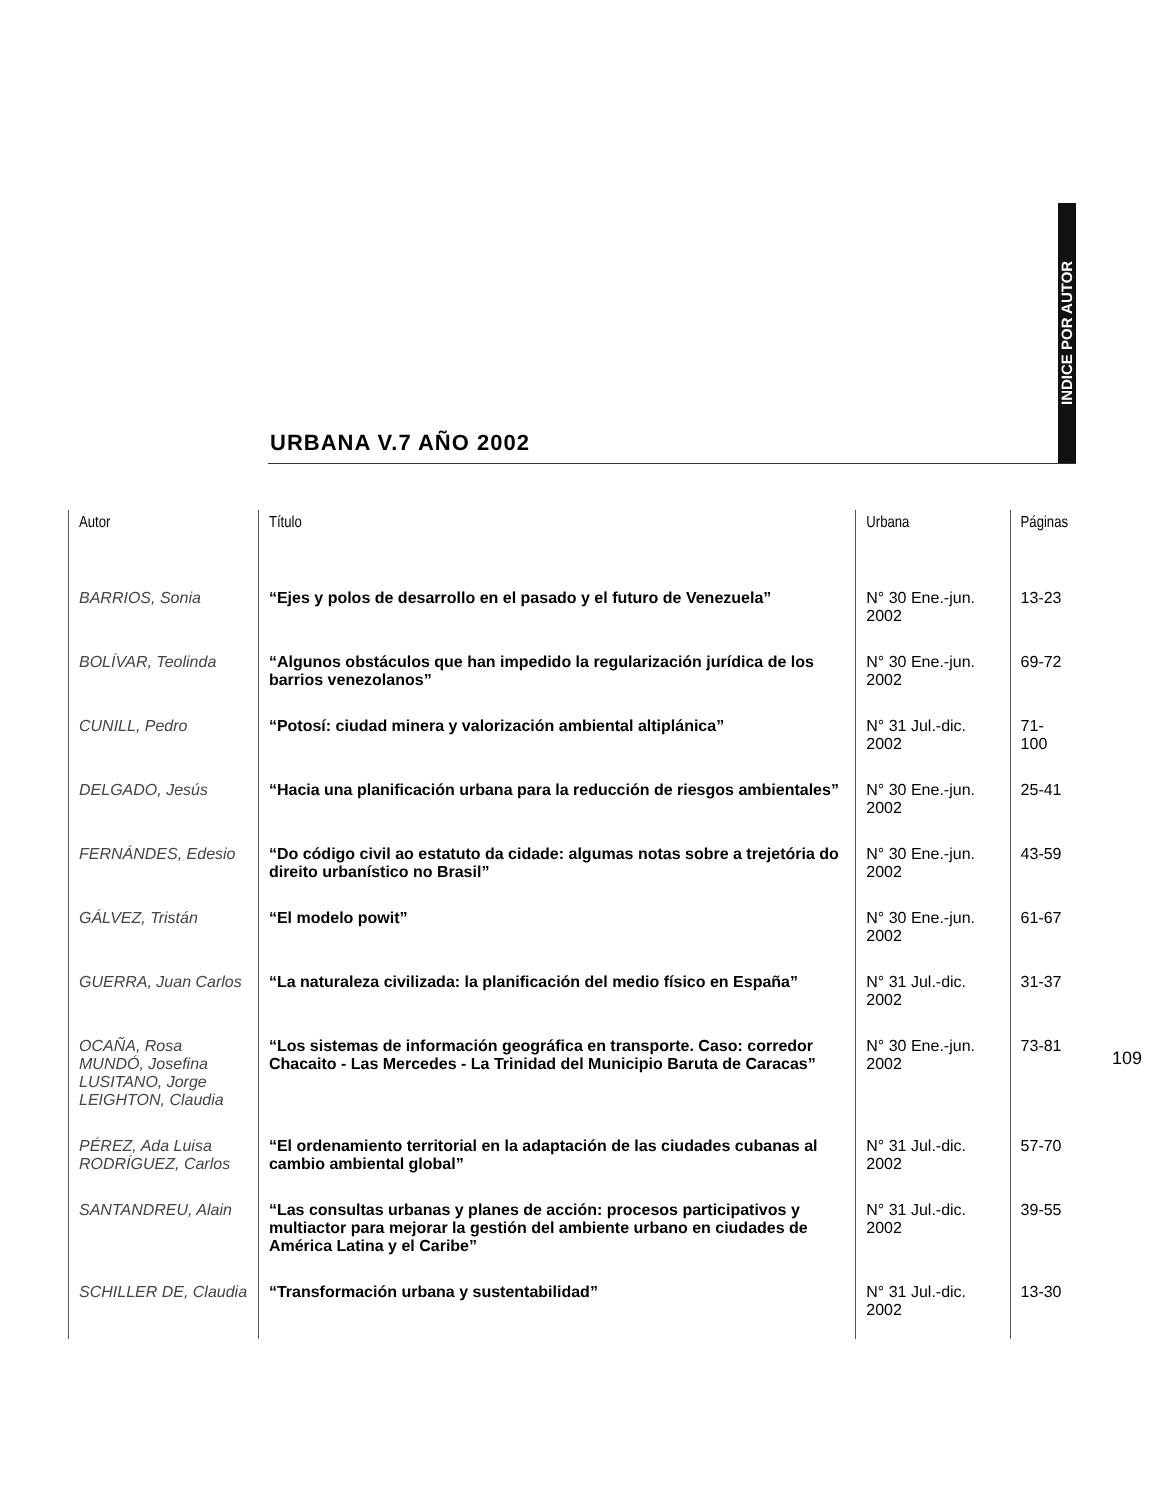INDICE POR AUTOR
URBANA V.7 AÑO 2002
| Autor | Título | Urbana | Páginas |
| --- | --- | --- | --- |
| BARRIOS, Sonia | “Ejes y polos de desarrollo en el pasado y el futuro de Venezuela” | N° 30 Ene.-jun. 2002 | 13-23 |
| BOLÍVAR, Teolinda | “Algunos obstáculos que han impedido la regularización jurídica de los barrios venezolanos” | N° 30 Ene.-jun. 2002 | 69-72 |
| CUNILL, Pedro | “Potosí: ciudad minera y valorización ambiental altiplánica” | N° 31 Jul.-dic. 2002 | 71-100 |
| DELGADO, Jesús | “Hacia una planificación urbana para la reducción de riesgos ambientales” | N° 30 Ene.-jun. 2002 | 25-41 |
| FERNÁNDES, Edesio | “Do código civil ao estatuto da cidade: algumas notas sobre a trejetória do direito urbanístico no Brasil” | N° 30 Ene.-jun. 2002 | 43-59 |
| GÁLVEZ, Tristán | “El modelo powit” | N° 30 Ene.-jun. 2002 | 61-67 |
| GUERRA, Juan Carlos | “La naturaleza civilizada: la planificación del medio físico en España” | N° 31 Jul.-dic. 2002 | 31-37 |
| OCAÑA, Rosa MUNDÓ, Josefina LUSITANO, Jorge LEIGHTON, Claudia | “Los sistemas de información geográfica en transporte. Caso: corredor Chacaito - Las Mercedes - La Trinidad del Municipio Baruta de Caracas” | N° 30 Ene.-jun. 2002 | 73-81 |
| PÉREZ, Ada Luisa RODRÍGUEZ, Carlos | “El ordenamiento territorial en la adaptación de las ciudades cubanas al cambio ambiental global” | N° 31 Jul.-dic. 2002 | 57-70 |
| SANTANDREU, Alain | “Las consultas urbanas y planes de acción: procesos participativos y multiactor para mejorar la gestión del ambiente urbano en ciudades de América Latina y el Caribe” | N° 31 Jul.-dic. 2002 | 39-55 |
| SCHILLER DE, Claudia | “Transformación urbana y sustentabilidad” | N° 31 Jul.-dic. 2002 | 13-30 |
109